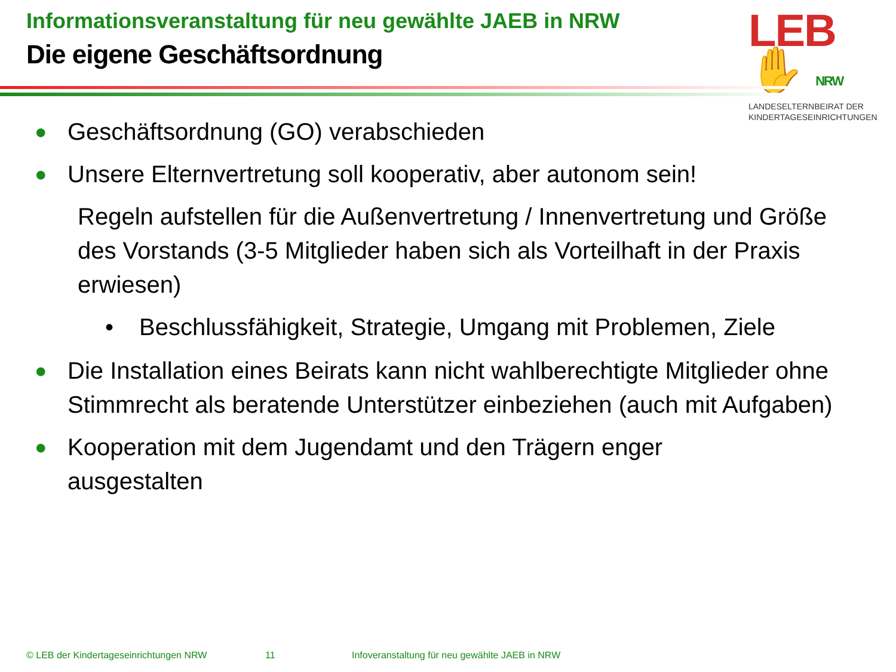Informationsveranstaltung für neu gewählte JAEB in NRW
Die eigene Geschäftsordnung
LEB✋ NRW
LANDESELTERNBEIRAT DER
KINDERTAGESEINRICHTUNGEN
● Geschäftsordnung (GO) verabschieden
● Unsere Elternvertretung soll kooperativ, aber autonom sein!
Regeln aufstellen für die Außenvertretung / Innenvertretung und Größe des Vorstands (3-5 Mitglieder haben sich als Vorteilhaft in der Praxis erwiesen)
• Beschlussfähigkeit, Strategie, Umgang mit Problemen, Ziele
● Die Installation eines Beirats kann nicht wahlberechtigte Mitglieder ohne Stimmrecht als beratende Unterstützer einbeziehen (auch mit Aufgaben)
● Kooperation mit dem Jugendamt und den Trägern enger
ausgestalten
© LEB der Kindertageseinrichtungen NRW 11 Infoveranstaltung für neu gewählte JAEB in NRW